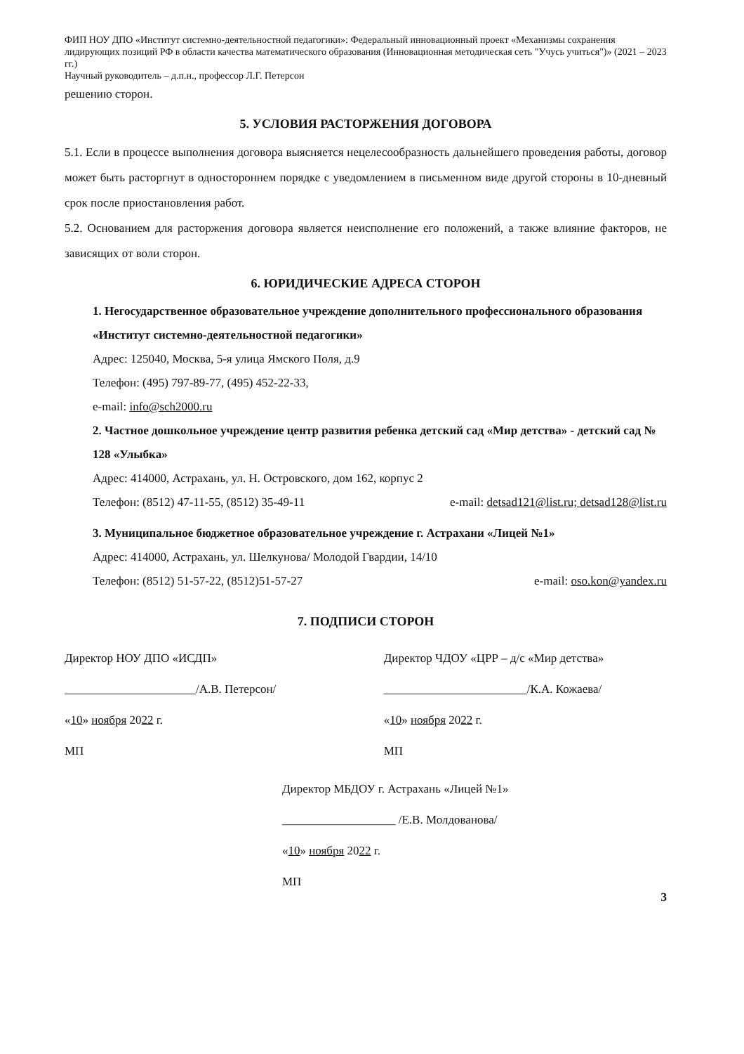ФИП НОУ ДПО «Институт системно-деятельностной педагогики»: Федеральный инновационный проект «Механизмы сохранения лидирующих позиций РФ в области качества математического образования (Инновационная методическая сеть "Учусь учиться")» (2021 – 2023 гг.)
Научный руководитель – д.п.н., профессор Л.Г. Петерсон
решению сторон.
5. УСЛОВИЯ РАСТОРЖЕНИЯ ДОГОВОРА
5.1. Если в процессе выполнения договора выясняется нецелесообразность дальнейшего проведения работы, договор может быть расторгнут в одностороннем порядке с уведомлением в письменном виде другой стороны в 10-дневный срок после приостановления работ.
5.2. Основанием для расторжения договора является неисполнение его положений, а также влияние факторов, не зависящих от воли сторон.
6. ЮРИДИЧЕСКИЕ АДРЕСА СТОРОН
1. Негосударственное образовательное учреждение дополнительного профессионального образования «Институт системно-деятельностной педагогики»
Адрес: 125040, Москва, 5-я улица Ямского Поля, д.9
Телефон: (495) 797-89-77, (495) 452-22-33,
e-mail: info@sch2000.ru
2. Частное дошкольное учреждение центр развития ребенка детский сад «Мир детства» - детский сад № 128 «Улыбка»
Адрес: 414000, Астрахань, ул. Н. Островского, дом 162, корпус 2
Телефон: (8512) 47-11-55, (8512) 35-49-11 e-mail: detsad121@list.ru; detsad128@list.ru
3. Муниципальное бюджетное образовательное учреждение г. Астрахани «Лицей №1»
Адрес: 414000, Астрахань, ул. Шелкунова/ Молодой Гвардии, 14/10
Телефон: (8512) 51-57-22, (8512)51-57-27 e-mail: oso.kon@yandex.ru
7. ПОДПИСИ СТОРОН
Директор НОУ ДПО «ИСДП»
______________________/А.В. Петерсон/
«10» ноября 2022 г.
МП
Директор ЧДОУ «ЦРР – д/с «Мир детства»
________________________/К.А. Кожаева/
«10» ноября 2022 г.
МП
Директор МБДОУ г. Астрахань «Лицей №1»
___________________ /Е.В. Молдованова/
«10» ноября 2022 г.
МП
3